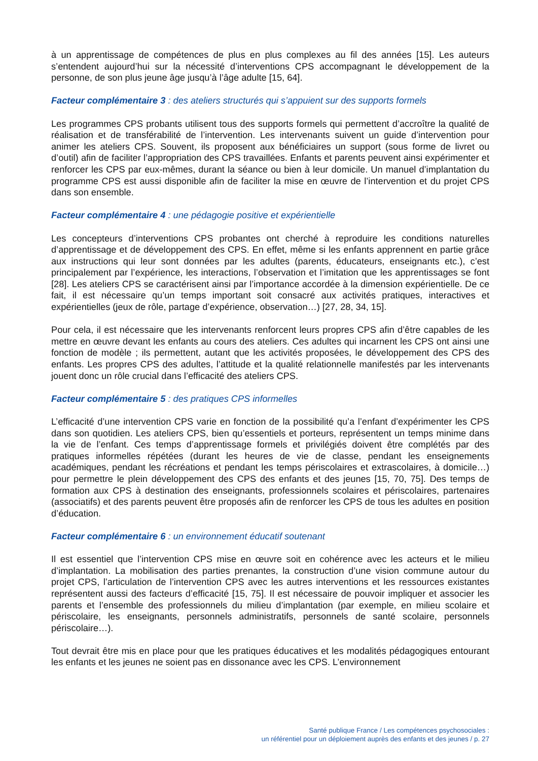à un apprentissage de compétences de plus en plus complexes au fil des années [15]. Les auteurs s’entendent aujourd’hui sur la nécessité d’interventions CPS accompagnant le développement de la personne, de son plus jeune âge jusqu’à l’âge adulte [15, 64].
Facteur complémentaire 3 : des ateliers structurés qui s’appuient sur des supports formels
Les programmes CPS probants utilisent tous des supports formels qui permettent d’accroître la qualité de réalisation et de transférabilité de l’intervention. Les intervenants suivent un guide d’intervention pour animer les ateliers CPS. Souvent, ils proposent aux bénéficiaires un support (sous forme de livret ou d’outil) afin de faciliter l’appropriation des CPS travaillées. Enfants et parents peuvent ainsi expérimenter et renforcer les CPS par eux-mêmes, durant la séance ou bien à leur domicile. Un manuel d’implantation du programme CPS est aussi disponible afin de faciliter la mise en œuvre de l’intervention et du projet CPS dans son ensemble.
Facteur complémentaire 4 : une pédagogie positive et expérientielle
Les concepteurs d’interventions CPS probantes ont cherché à reproduire les conditions naturelles d’apprentissage et de développement des CPS. En effet, même si les enfants apprennent en partie grâce aux instructions qui leur sont données par les adultes (parents, éducateurs, enseignants etc.), c’est principalement par l’expérience, les interactions, l’observation et l’imitation que les apprentissages se font [28]. Les ateliers CPS se caractérisent ainsi par l’importance accordée à la dimension expérientielle. De ce fait, il est nécessaire qu’un temps important soit consacré aux activités pratiques, interactives et expérientielles (jeux de rôle, partage d’expérience, observation…) [27, 28, 34, 15].
Pour cela, il est nécessaire que les intervenants renforcent leurs propres CPS afin d’être capables de les mettre en œuvre devant les enfants au cours des ateliers. Ces adultes qui incarnent les CPS ont ainsi une fonction de modèle ; ils permettent, autant que les activités proposées, le développement des CPS des enfants. Les propres CPS des adultes, l’attitude et la qualité relationnelle manifestés par les intervenants jouent donc un rôle crucial dans l’efficacité des ateliers CPS.
Facteur complémentaire 5 : des pratiques CPS informelles
L’efficacité d’une intervention CPS varie en fonction de la possibilité qu’a l’enfant d’expérimenter les CPS dans son quotidien. Les ateliers CPS, bien qu’essentiels et porteurs, représentent un temps minime dans la vie de l’enfant. Ces temps d’apprentissage formels et privilégiés doivent être complétés par des pratiques informelles répétées (durant les heures de vie de classe, pendant les enseignements académiques, pendant les récréations et pendant les temps périscolaires et extrascolaires, à domicile…) pour permettre le plein développement des CPS des enfants et des jeunes [15, 70, 75]. Des temps de formation aux CPS à destination des enseignants, professionnels scolaires et périscolaires, partenaires (associatifs) et des parents peuvent être proposés afin de renforcer les CPS de tous les adultes en position d’éducation.
Facteur complémentaire 6 : un environnement éducatif soutenant
Il est essentiel que l’intervention CPS mise en œuvre soit en cohérence avec les acteurs et le milieu d’implantation. La mobilisation des parties prenantes, la construction d’une vision commune autour du projet CPS, l’articulation de l’intervention CPS avec les autres interventions et les ressources existantes représentent aussi des facteurs d’efficacité [15, 75]. Il est nécessaire de pouvoir impliquer et associer les parents et l’ensemble des professionnels du milieu d’implantation (par exemple, en milieu scolaire et périscolaire, les enseignants, personnels administratifs, personnels de santé scolaire, personnels périscolaire…).
Tout devrait être mis en place pour que les pratiques éducatives et les modalités pédagogiques entourant les enfants et les jeunes ne soient pas en dissonance avec les CPS. L’environnement
Santé publique France / Les compétences psychosociales :
un référentiel pour un déploiement auprès des enfants et des jeunes / p. 27